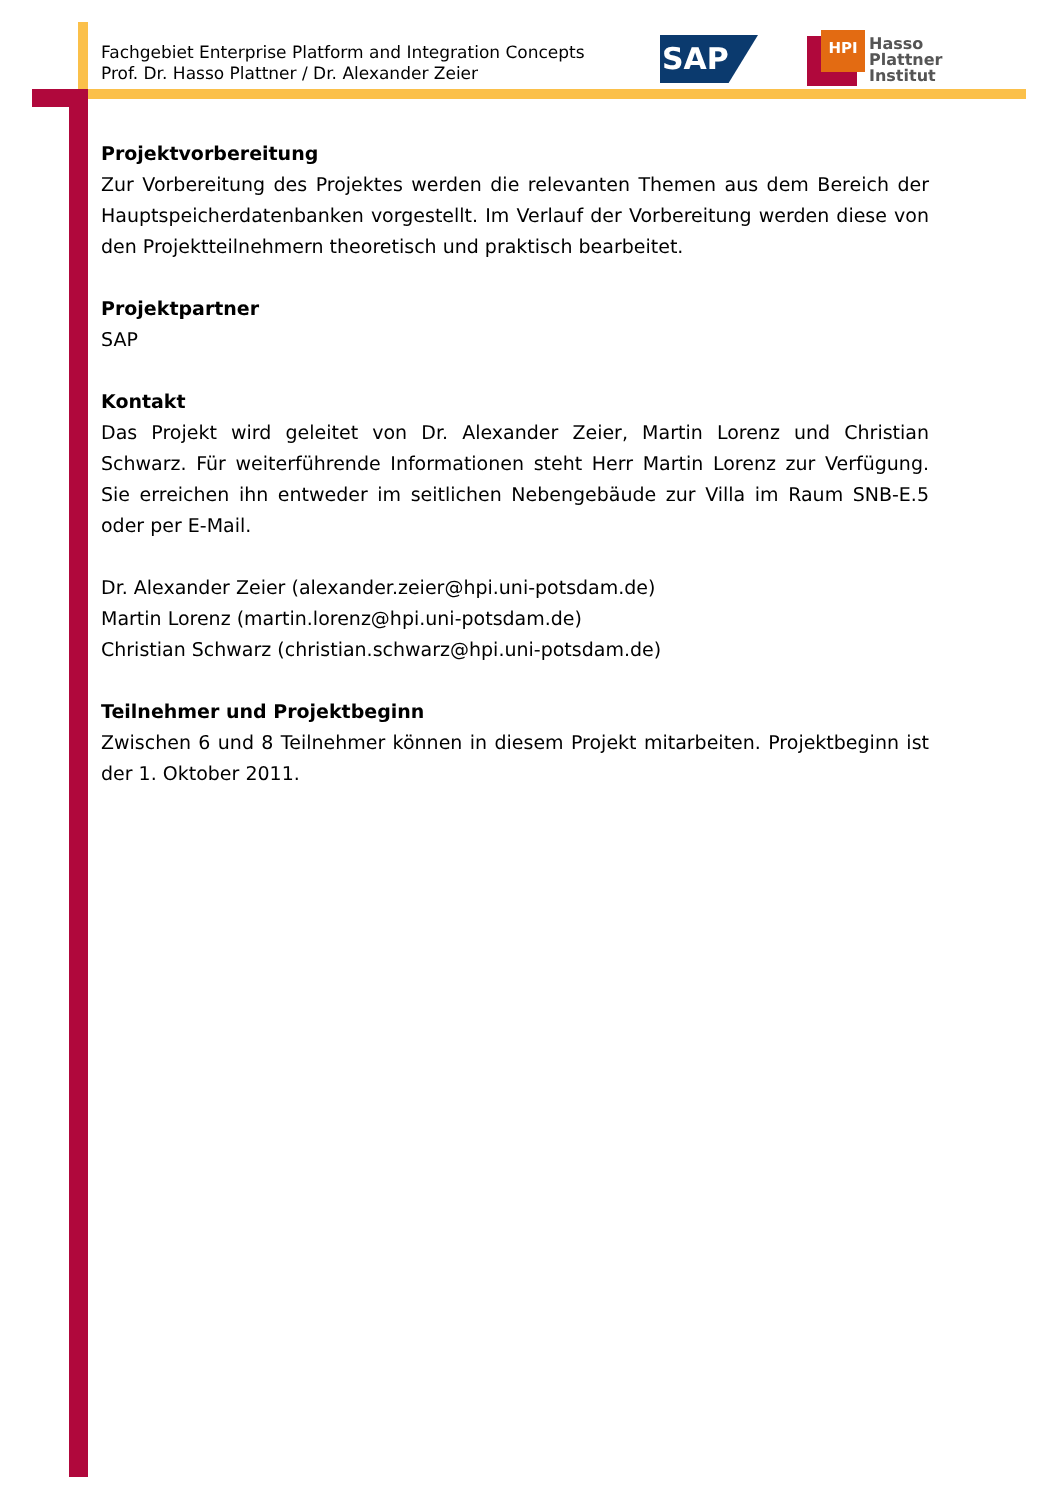Fachgebiet Enterprise Platform and Integration Concepts
Prof. Dr. Hasso Plattner / Dr. Alexander Zeier
SAP
HPI
Hasso
Plattner
Institut
Projektvorbereitung
Zur Vorbereitung des Projektes werden die relevanten Themen aus dem Bereich der Hauptspeicherdatenbanken vorgestellt. Im Verlauf der Vorbereitung werden diese von den Projektteilnehmern theoretisch und praktisch bearbeitet.
Projektpartner
SAP
Kontakt
Das Projekt wird geleitet von Dr. Alexander Zeier, Martin Lorenz und Christian Schwarz. Für weiterführende Informationen steht Herr Martin Lorenz zur Verfügung. Sie erreichen ihn entweder im seitlichen Nebengebäude zur Villa im Raum SNB-E.5 oder per E-Mail.
Dr. Alexander Zeier (alexander.zeier@hpi.uni-potsdam.de)
Martin Lorenz (martin.lorenz@hpi.uni-potsdam.de)
Christian Schwarz (christian.schwarz@hpi.uni-potsdam.de)
Teilnehmer und Projektbeginn
Zwischen 6 und 8 Teilnehmer können in diesem Projekt mitarbeiten. Projektbeginn ist der 1. Oktober 2011.